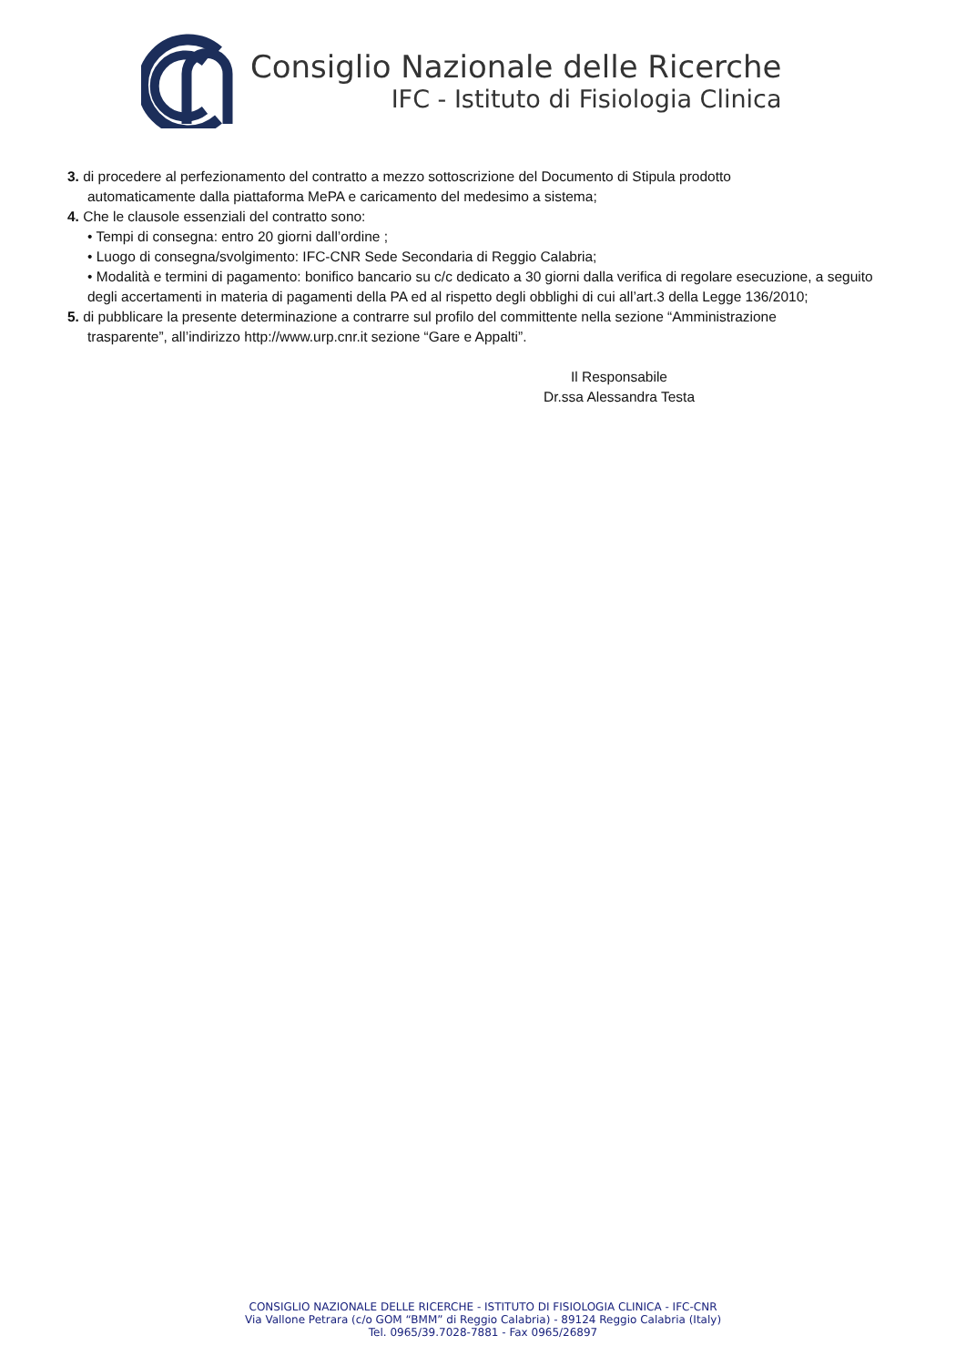Consiglio Nazionale delle Ricerche
IFC - Istituto di Fisiologia Clinica
3. di procedere al perfezionamento del contratto a mezzo sottoscrizione del Documento di Stipula prodotto
automaticamente dalla piattaforma MePA e caricamento del medesimo a sistema;
4. Che le clausole essenziali del contratto sono:
• Tempi di consegna: entro 20 giorni dall’ordine ;
• Luogo di consegna/svolgimento: IFC-CNR Sede Secondaria di Reggio Calabria;
• Modalità e termini di pagamento: bonifico bancario su c/c dedicato a 30 giorni dalla verifica di regolare esecuzione, a seguito degli accertamenti in materia di pagamenti della PA ed al rispetto degli obblighi di cui all’art.3 della Legge 136/2010;
5. di pubblicare la presente determinazione a contrarre sul profilo del committente nella sezione “Amministrazione
trasparente”, all’indirizzo http://www.urp.cnr.it sezione “Gare e Appalti”.
Il Responsabile
Dr.ssa Alessandra Testa
CONSIGLIO NAZIONALE DELLE RICERCHE - ISTITUTO DI FISIOLOGIA CLINICA - IFC-CNR
Via Vallone Petrara (c/o GOM “BMM” di Reggio Calabria) - 89124 Reggio Calabria (Italy)
Tel. 0965/39.7028-7881 - Fax 0965/26897